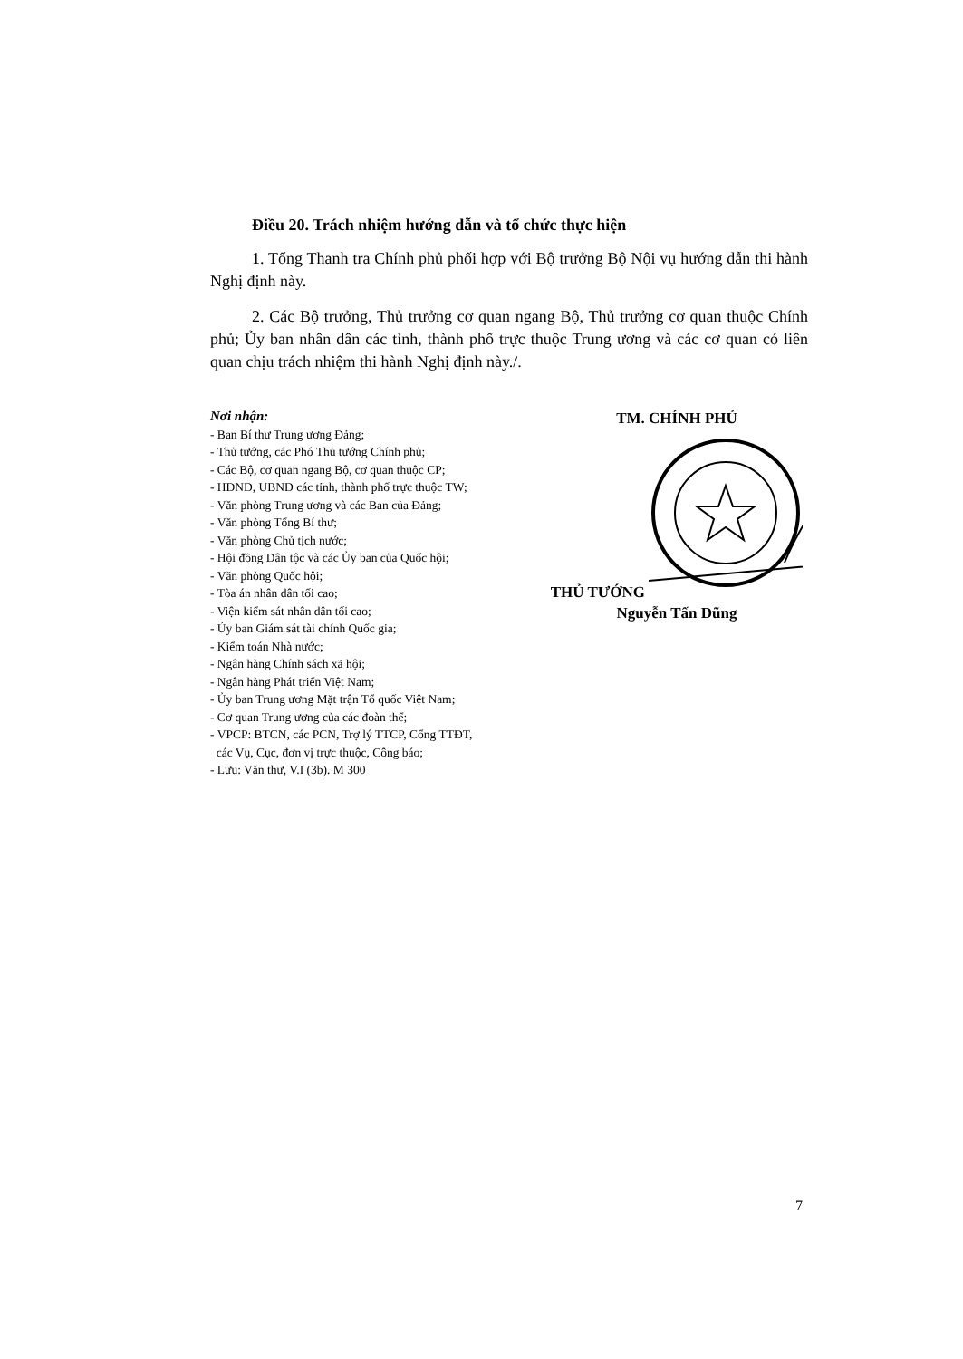Điều 20. Trách nhiệm hướng dẫn và tổ chức thực hiện
1. Tổng Thanh tra Chính phủ phối hợp với Bộ trưởng Bộ Nội vụ hướng dẫn thi hành Nghị định này.
2. Các Bộ trưởng, Thủ trưởng cơ quan ngang Bộ, Thủ trưởng cơ quan thuộc Chính phủ; Ủy ban nhân dân các tỉnh, thành phố trực thuộc Trung ương và các cơ quan có liên quan chịu trách nhiệm thi hành Nghị định này./.
Nơi nhận:
- Ban Bí thư Trung ương Đảng;
- Thủ tướng, các Phó Thủ tướng Chính phủ;
- Các Bộ, cơ quan ngang Bộ, cơ quan thuộc CP;
- HĐND, UBND các tỉnh, thành phố trực thuộc TW;
- Văn phòng Trung ương và các Ban của Đảng;
- Văn phòng Tổng Bí thư;
- Văn phòng Chủ tịch nước;
- Hội đồng Dân tộc và các Ủy ban của Quốc hội;
- Văn phòng Quốc hội;
- Tòa án nhân dân tối cao;
- Viện kiểm sát nhân dân tối cao;
- Ủy ban Giám sát tài chính Quốc gia;
- Kiểm toán Nhà nước;
- Ngân hàng Chính sách xã hội;
- Ngân hàng Phát triển Việt Nam;
- Ủy ban Trung ương Mặt trận Tổ quốc Việt Nam;
- Cơ quan Trung ương của các đoàn thể;
- VPCP: BTCN, các PCN, Trợ lý TTCP, Cổng TTĐT,
các Vụ, Cục, đơn vị trực thuộc, Công báo;
- Lưu: Văn thư, V.I (3b). M 300
TM. CHÍNH PHỦ
THỦ TƯỚNG Nguyễn Tấn Dũng
7